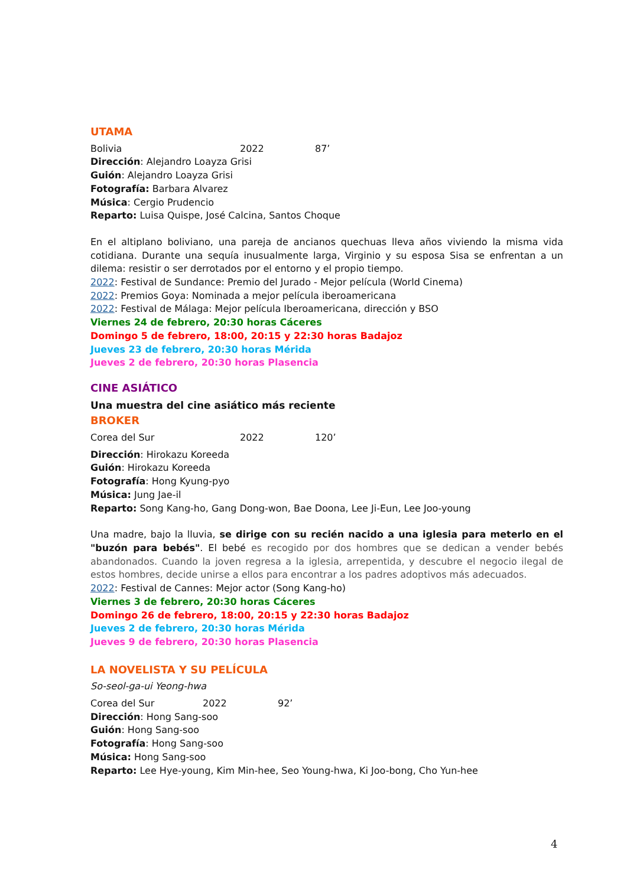UTAMA
Bolivia 2022 87’
Dirección: Alejandro Loayza Grisi
Guión: Alejandro Loayza Grisi
Fotografía: Barbara Alvarez
Música: Cergio Prudencio
Reparto: Luisa Quispe, José Calcina, Santos Choque
En el altiplano boliviano, una pareja de ancianos quechuas lleva años viviendo la misma vida cotidiana. Durante una sequía inusualmente larga, Virginio y su esposa Sisa se enfrentan a un dilema: resistir o ser derrotados por el entorno y el propio tiempo.
2022: Festival de Sundance: Premio del Jurado - Mejor película (World Cinema)
2022: Premios Goya: Nominada a mejor película iberoamericana
2022: Festival de Málaga: Mejor película Iberoamericana, dirección y BSO
Viernes 24 de febrero, 20:30 horas Cáceres
Domingo 5 de febrero, 18:00, 20:15 y 22:30 horas Badajoz
Jueves 23 de febrero, 20:30 horas Mérida
Jueves 2 de febrero, 20:30 horas Plasencia
CINE ASIÁTICO
Una muestra del cine asiático más reciente
BROKER
Corea del Sur 2022 120’
Dirección: Hirokazu Koreeda
Guión: Hirokazu Koreeda
Fotografía: Hong Kyung-pyo
Música: Jung Jae-il
Reparto: Song Kang-ho, Gang Dong-won, Bae Doona, Lee Ji-Eun, Lee Joo-young
Una madre, bajo la lluvia, se dirige con su recién nacido a una iglesia para meterlo en el "buzón para bebés". El bebé es recogido por dos hombres que se dedican a vender bebés abandonados. Cuando la joven regresa a la iglesia, arrepentida, y descubre el negocio ilegal de estos hombres, decide unirse a ellos para encontrar a los padres adoptivos más adecuados.
2022: Festival de Cannes: Mejor actor (Song Kang-ho)
Viernes 3 de febrero, 20:30 horas Cáceres
Domingo 26 de febrero, 18:00, 20:15 y 22:30 horas Badajoz
Jueves 2 de febrero, 20:30 horas Mérida
Jueves 9 de febrero, 20:30 horas Plasencia
LA NOVELISTA Y SU PELÍCULA
So-seol-ga-ui Yeong-hwa
Corea del Sur 2022 92’
Dirección: Hong Sang-soo
Guión: Hong Sang-soo
Fotografía: Hong Sang-soo
Música: Hong Sang-soo
Reparto: Lee Hye-young, Kim Min-hee, Seo Young-hwa, Ki Joo-bong, Cho Yun-hee
4